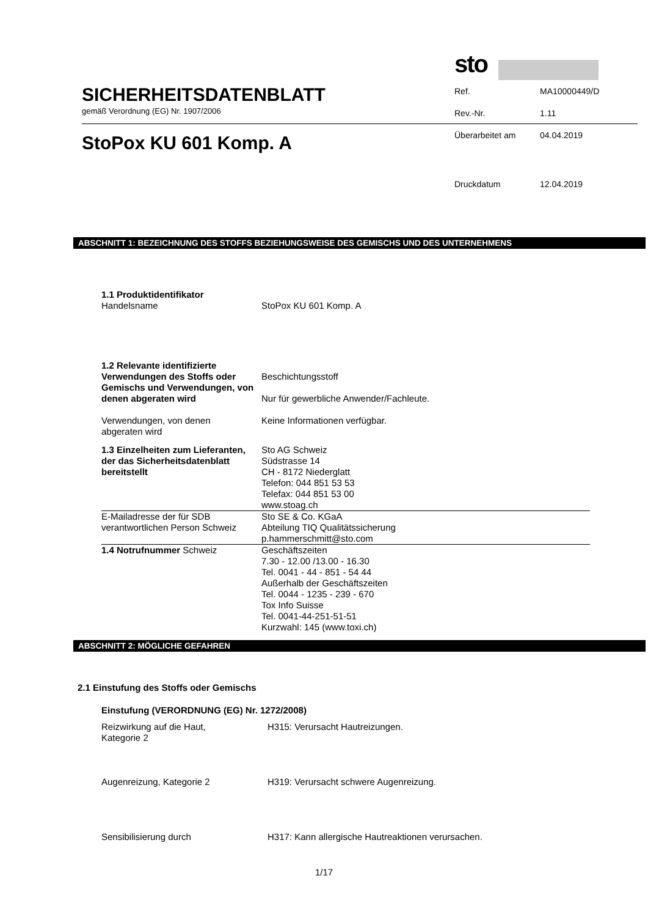SICHERHEITSDATENBLATT
gemäß Verordnung (EG) Nr. 1907/2006
StoPox KU 601 Komp. A
sto
| Ref. | MA10000449/D |
| Rev.-Nr. | 1.11 |
| Überarbeitet am | 04.04.2019 |
| Druckdatum | 12.04.2019 |
ABSCHNITT 1: BEZEICHNUNG DES STOFFS BEZIEHUNGSWEISE DES GEMISCHS UND DES UNTERNEHMENS
| 1.1 Produktidentifikator Handelsname | StoPox KU 601 Komp. A |
| 1.2 Relevante identifizierte Verwendungen des Stoffs oder Gemischs und Verwendungen, von denen abgeraten wird | Beschichtungsstoff Nur für gewerbliche Anwender/Fachleute. |
| Verwendungen, von denen abgeraten wird | Keine Informationen verfügbar. |
| 1.3 Einzelheiten zum Lieferanten, der das Sicherheitsdatenblatt bereitstellt | Sto AG Schweiz Südstrasse 14 CH - 8172 Niederglatt Telefon: 044 851 53 53 Telefax: 044 851 53 00 www.stoag.ch |
| E-Mailadresse der für SDB verantwortlichen Person Schweiz | Sto SE & Co. KGaA Abteilung TIQ Qualitätssicherung p.hammerschmitt@sto.com |
| 1.4 Notrufnummer Schweiz | Geschäftszeiten 7.30 - 12.00 /13.00 - 16.30 Tel. 0041 - 44 - 851 - 54 44 Außerhalb der Geschäftszeiten Tel. 0044 - 1235 - 239 - 670 Tox Info Suisse Tel. 0041-44-251-51-51 Kurzwahl: 145 (www.toxi.ch) |
ABSCHNITT 2: MÖGLICHE GEFAHREN
2.1 Einstufung des Stoffs oder Gemischs
Einstufung (VERORDNUNG (EG) Nr. 1272/2008)
| Reizwirkung auf die Haut, Kategorie 2 | H315: Verursacht Hautreizungen. |
| Augenreizung, Kategorie 2 | H319: Verursacht schwere Augenreizung. |
| Sensibilisierung durch | H317: Kann allergische Hautreaktionen verursachen. |
1/17